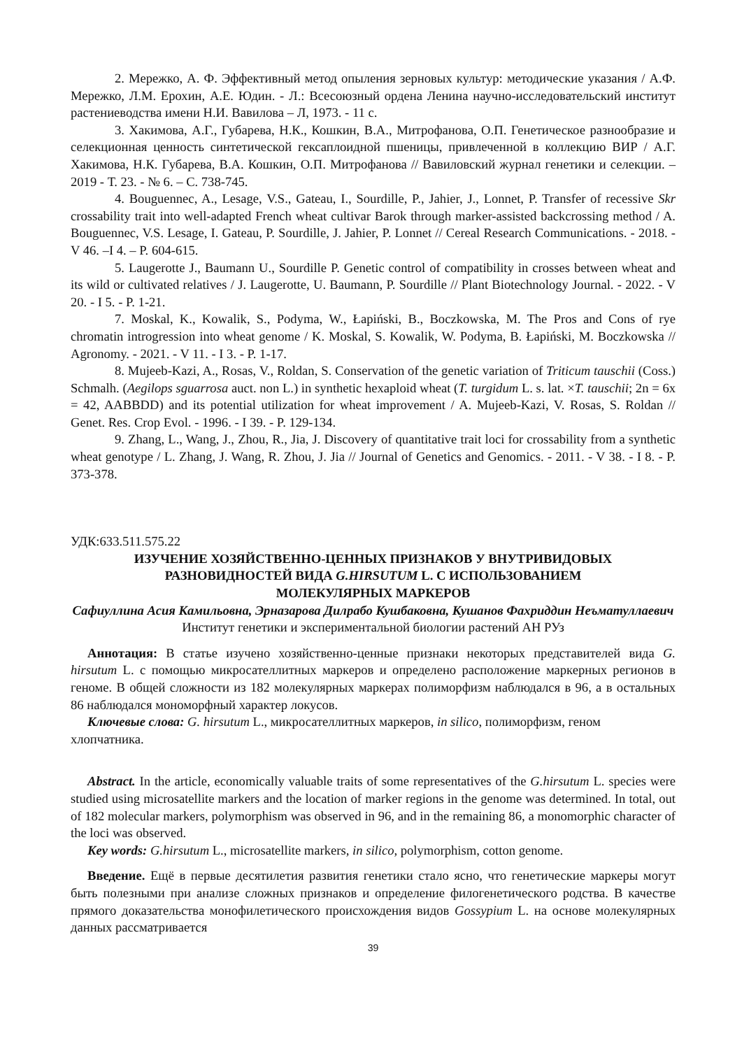2. Мережко, А. Ф. Эффективный метод опыления зерновых культур: методические указания / А.Ф. Мережко, Л.М. Ерохин, А.Е. Юдин. - Л.: Всесоюзный ордена Ленина научно-исследовательский институт растениеводства имени Н.И. Вавилова – Л, 1973. - 11 с.
3. Хакимова, А.Г., Губарева, Н.К., Кошкин, В.А., Митрофанова, О.П. Генетическое разнообразие и селекционная ценность синтетической гексаплоидной пшеницы, привлеченной в коллекцию ВИР / А.Г. Хакимова, Н.К. Губарева, В.А. Кошкин, О.П. Митрофанова // Вавиловский журнал генетики и селекции. – 2019 - Т. 23. - № 6. – С. 738-745.
4. Bouguennec, A., Lesage, V.S., Gateau, I., Sourdille, P., Jahier, J., Lonnet, P. Transfer of recessive Skr crossability trait into well-adapted French wheat cultivar Barok through marker-assisted backcrossing method / A. Bouguennec, V.S. Lesage, I. Gateau, P. Sourdille, J. Jahier, P. Lonnet // Cereal Research Communications. - 2018. - V 46. –I 4. – P. 604-615.
5. Laugerotte J., Baumann U., Sourdille P. Genetic control of compatibility in crosses between wheat and its wild or cultivated relatives / J. Laugerotte, U. Baumann, P. Sourdille // Plant Biotechnology Journal. - 2022. - V 20. - I 5. - P. 1-21.
7. Moskal, K., Kowalik, S., Podyma, W., Łapiński, B., Boczkowska, M. The Pros and Cons of rye chromatin introgression into wheat genome / K. Moskal, S. Kowalik, W. Podyma, B. Łapiński, M. Boczkowska // Agronomy. - 2021. - V 11. - I 3. - P. 1-17.
8. Mujeeb-Kazi, A., Rosas, V., Roldan, S. Conservation of the genetic variation of Triticum tauschii (Coss.) Schmalh. (Aegilops sguarrosa auct. non L.) in synthetic hexaploid wheat (T. turgidum L. s. lat. ×T. tauschii; 2n = 6x = 42, AABBDD) and its potential utilization for wheat improvement / A. Mujeeb-Kazi, V. Rosas, S. Roldan // Genet. Res. Crop Evol. - 1996. - I 39. - P. 129-134.
9. Zhang, L., Wang, J., Zhou, R., Jia, J. Discovery of quantitative trait loci for crossability from a synthetic wheat genotype / L. Zhang, J. Wang, R. Zhou, J. Jia // Journal of Genetics and Genomics. - 2011. - V 38. - I 8. - P. 373-378.
УДК:633.511.575.22
ИЗУЧЕНИЕ ХОЗЯЙСТВЕННО-ЦЕННЫХ ПРИЗНАКОВ У ВНУТРИВИДОВЫХ
РАЗНОВИДНОСТЕЙ ВИДА G.HIRSUTUM L. С ИСПОЛЬЗОВАНИЕМ
МОЛЕКУЛЯРНЫХ МАРКЕРОВ
Сафиуллина Асия Камильовна, Эрназарова Дилрабо Кушбаковна, Кушанов Фахриддин Неъматуллаевич
Институт генетики и экспериментальной биологии растений АН РУз
Аннотация: В статье изучено хозяйственно-ценные признаки некоторых представителей вида G. hirsutum L. с помощью микросателлитных маркеров и определено расположение маркерных регионов в геноме. В общей сложности из 182 молекулярных маркерах полиморфизм наблюдался в 96, а в остальных 86 наблюдался мономорфный характер локусов.
Ключевые слова: G. hirsutum L., микросателлитных маркеров, in silico, полиморфизм, геном хлопчатника.
Abstract. In the article, economically valuable traits of some representatives of the G.hirsutum L. species were studied using microsatellite markers and the location of marker regions in the genome was determined. In total, out of 182 molecular markers, polymorphism was observed in 96, and in the remaining 86, a monomorphic character of the loci was observed.
Key words: G.hirsutum L., microsatellite markers, in silico, polymorphism, cotton genome.
Введение. Ещё в первые десятилетия развития генетики стало ясно, что генетические маркеры могут быть полезными при анализе сложных признаков и определение филогенетического родства. В качестве прямого доказательства монофилетического происхождения видов Gossypium L. на основе молекулярных данных рассматривается
39